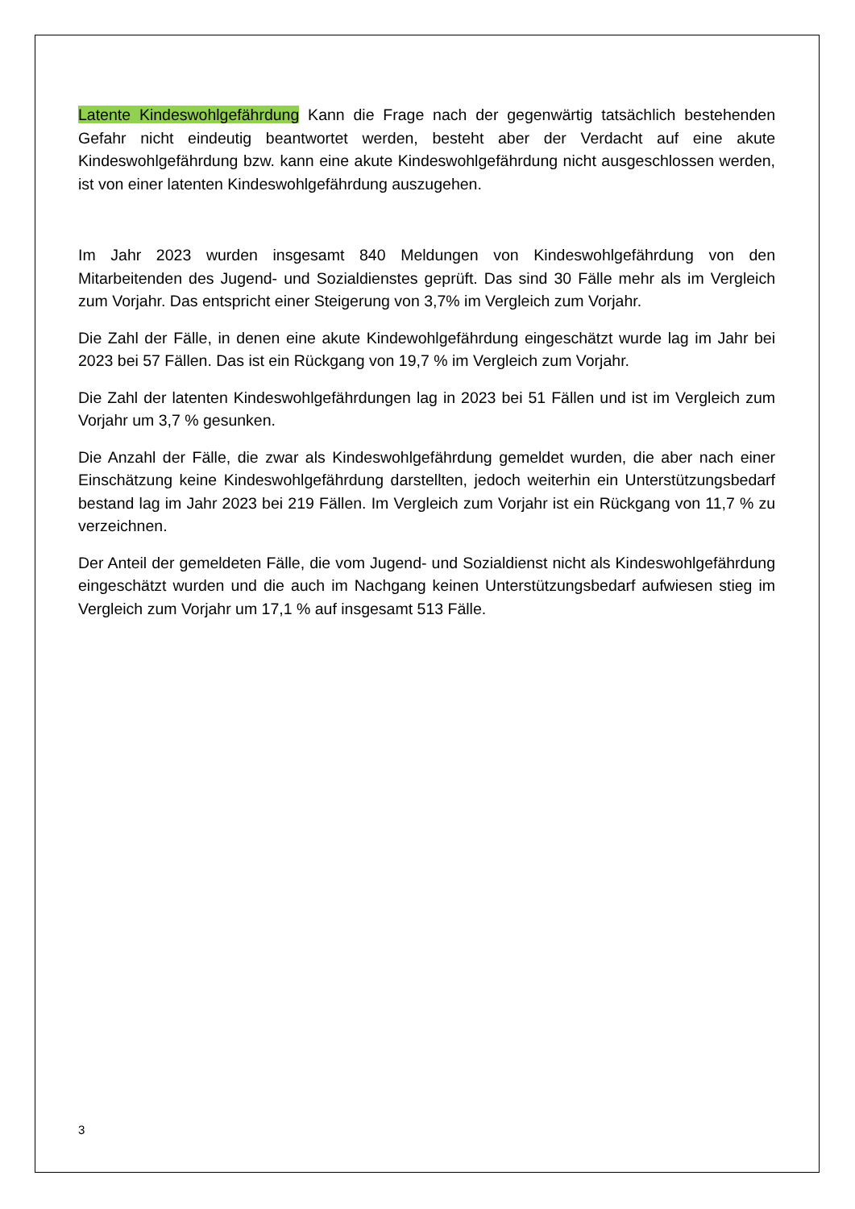Latente Kindeswohlgefährdung Kann die Frage nach der gegenwärtig tatsächlich bestehenden Gefahr nicht eindeutig beantwortet werden, besteht aber der Verdacht auf eine akute Kindeswohlgefährdung bzw. kann eine akute Kindeswohlgefährdung nicht ausgeschlossen werden, ist von einer latenten Kindeswohlgefährdung auszugehen.
Im Jahr 2023 wurden insgesamt 840 Meldungen von Kindeswohlgefährdung von den Mitarbeitenden des Jugend- und Sozialdienstes geprüft. Das sind 30 Fälle mehr als im Vergleich zum Vorjahr. Das entspricht einer Steigerung von 3,7% im Vergleich zum Vorjahr.
Die Zahl der Fälle, in denen eine akute Kindewohlgefährdung eingeschätzt wurde lag im Jahr bei 2023 bei 57 Fällen. Das ist ein Rückgang von 19,7 % im Vergleich zum Vorjahr.
Die Zahl der latenten Kindeswohlgefährdungen lag in 2023 bei 51 Fällen und ist im Vergleich zum Vorjahr um 3,7 % gesunken.
Die Anzahl der Fälle, die zwar als Kindeswohlgefährdung gemeldet wurden, die aber nach einer Einschätzung keine Kindeswohlgefährdung darstellten, jedoch weiterhin ein Unterstützungsbedarf bestand lag im Jahr 2023 bei 219 Fällen. Im Vergleich zum Vorjahr ist ein Rückgang von 11,7 % zu verzeichnen.
Der Anteil der gemeldeten Fälle, die vom Jugend- und Sozialdienst nicht als Kindeswohlgefährdung eingeschätzt wurden und die auch im Nachgang keinen Unterstützungsbedarf aufwiesen stieg im Vergleich zum Vorjahr um 17,1 % auf insgesamt 513 Fälle.
3